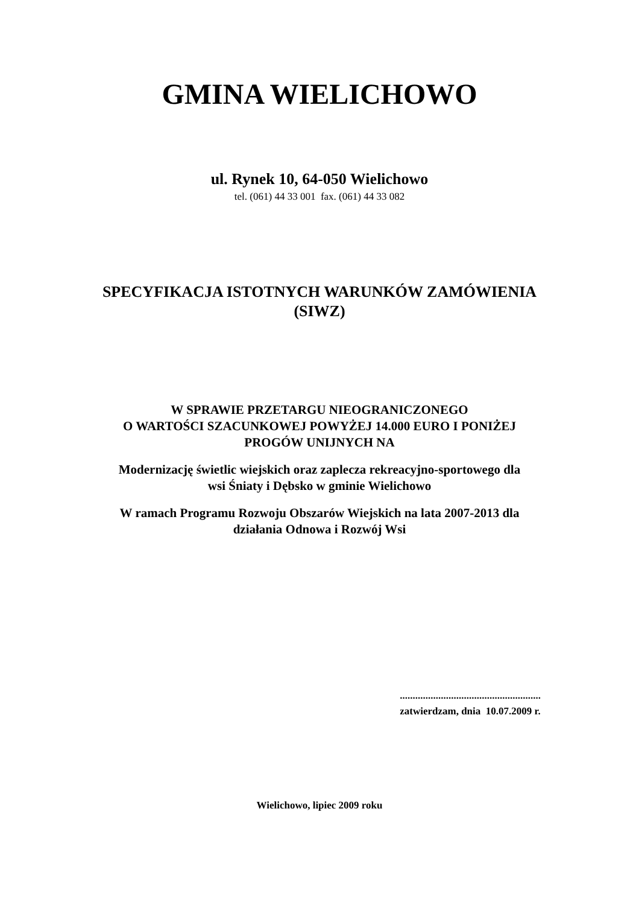GMINA WIELICHOWO
ul. Rynek 10, 64-050 Wielichowo
tel. (061) 44 33 001 fax. (061) 44 33 082
SPECYFIKACJA ISTOTNYCH WARUNKÓW ZAMÓWIENIA
(SIWZ)
W SPRAWIE PRZETARGU NIEOGRANICZONEGO
O WARTOŚCI SZACUNKOWEJ POWYŻEJ 14.000 EURO I PONIŻEJ
PROGÓW UNIJNYCH NA
Modernizację świetlic wiejskich oraz zaplecza rekreacyjno-sportowego dla
wsi Śniaty i Dębsko w gminie Wielichowo
W ramach Programu Rozwoju Obszarów Wiejskich na lata 2007-2013 dla
działania Odnowa i Rozwój Wsi
.......................................................
zatwierdzam, dnia 10.07.2009 r.
Wielichowo, lipiec 2009 roku